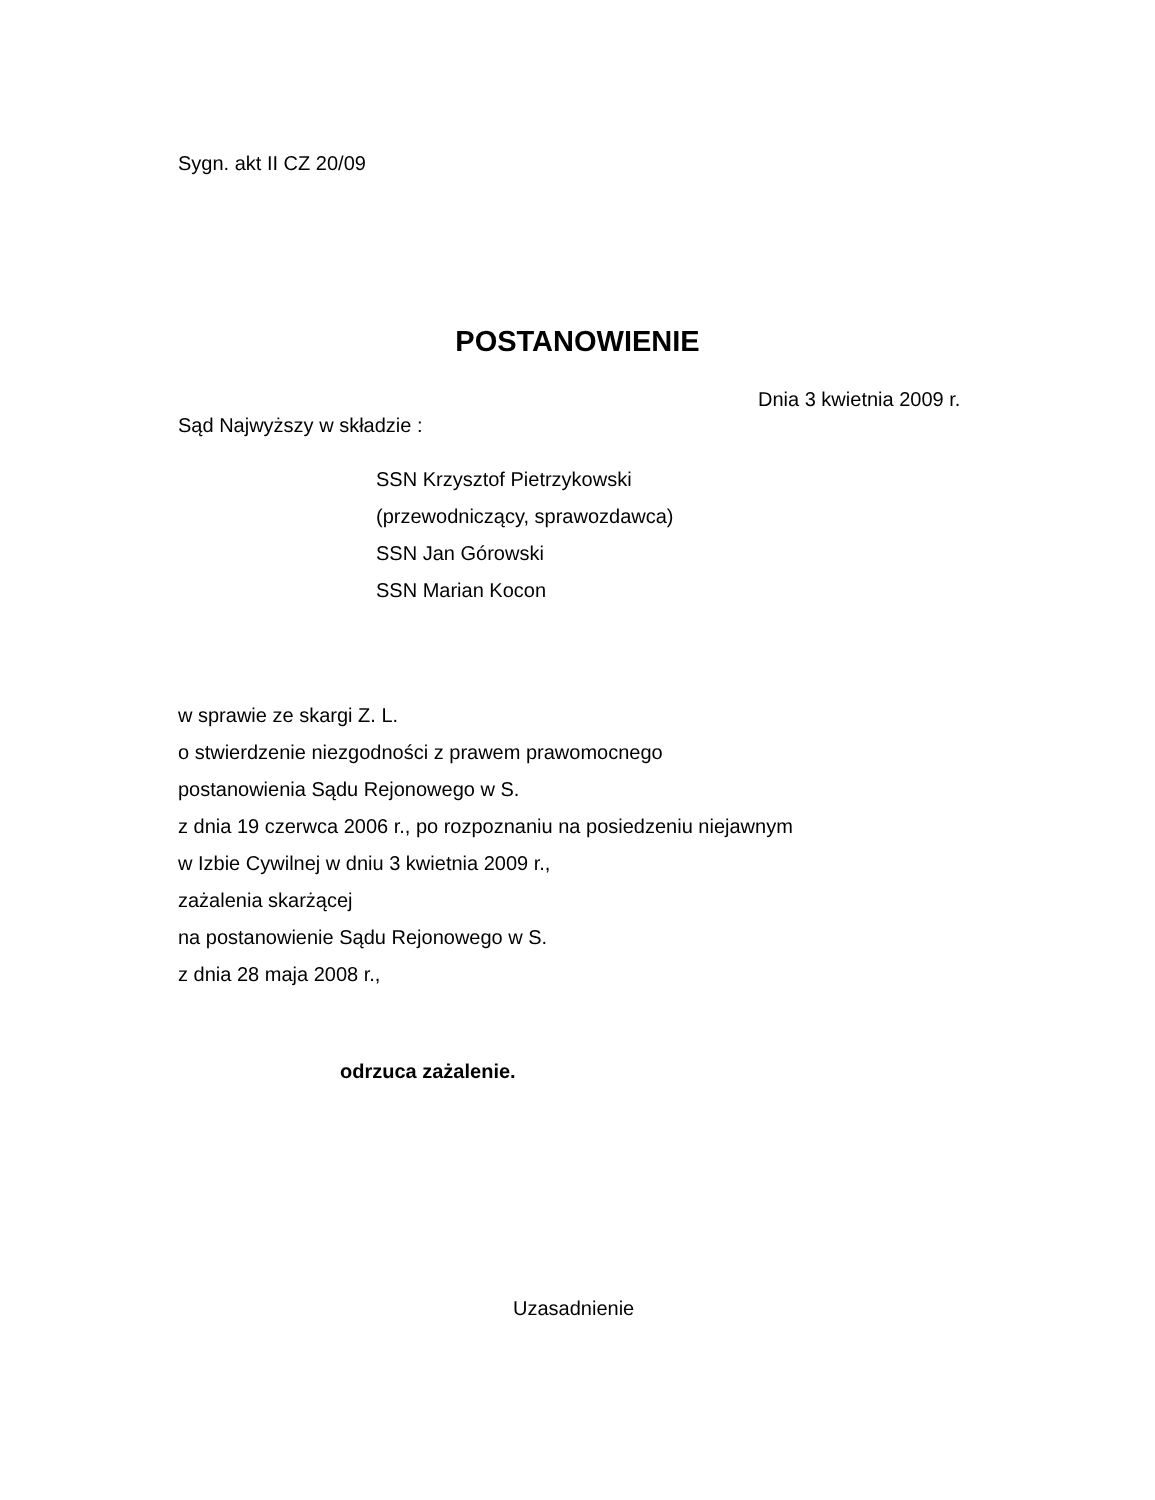Sygn. akt II CZ 20/09
POSTANOWIENIE
Dnia 3 kwietnia 2009 r.
Sąd Najwyższy w składzie :
SSN Krzysztof Pietrzykowski
(przewodniczący, sprawozdawca)
SSN Jan Górowski
SSN Marian Kocon
w sprawie ze skargi Z. L.
o stwierdzenie niezgodności z prawem prawomocnego
postanowienia Sądu Rejonowego w S.
z dnia 19 czerwca 2006 r., po rozpoznaniu na posiedzeniu niejawnym
w Izbie Cywilnej w dniu 3 kwietnia 2009 r.,
zażalenia skarżącej
na postanowienie Sądu Rejonowego w S.
z dnia 28 maja 2008 r.,
odrzuca zażalenie.
Uzasadnienie